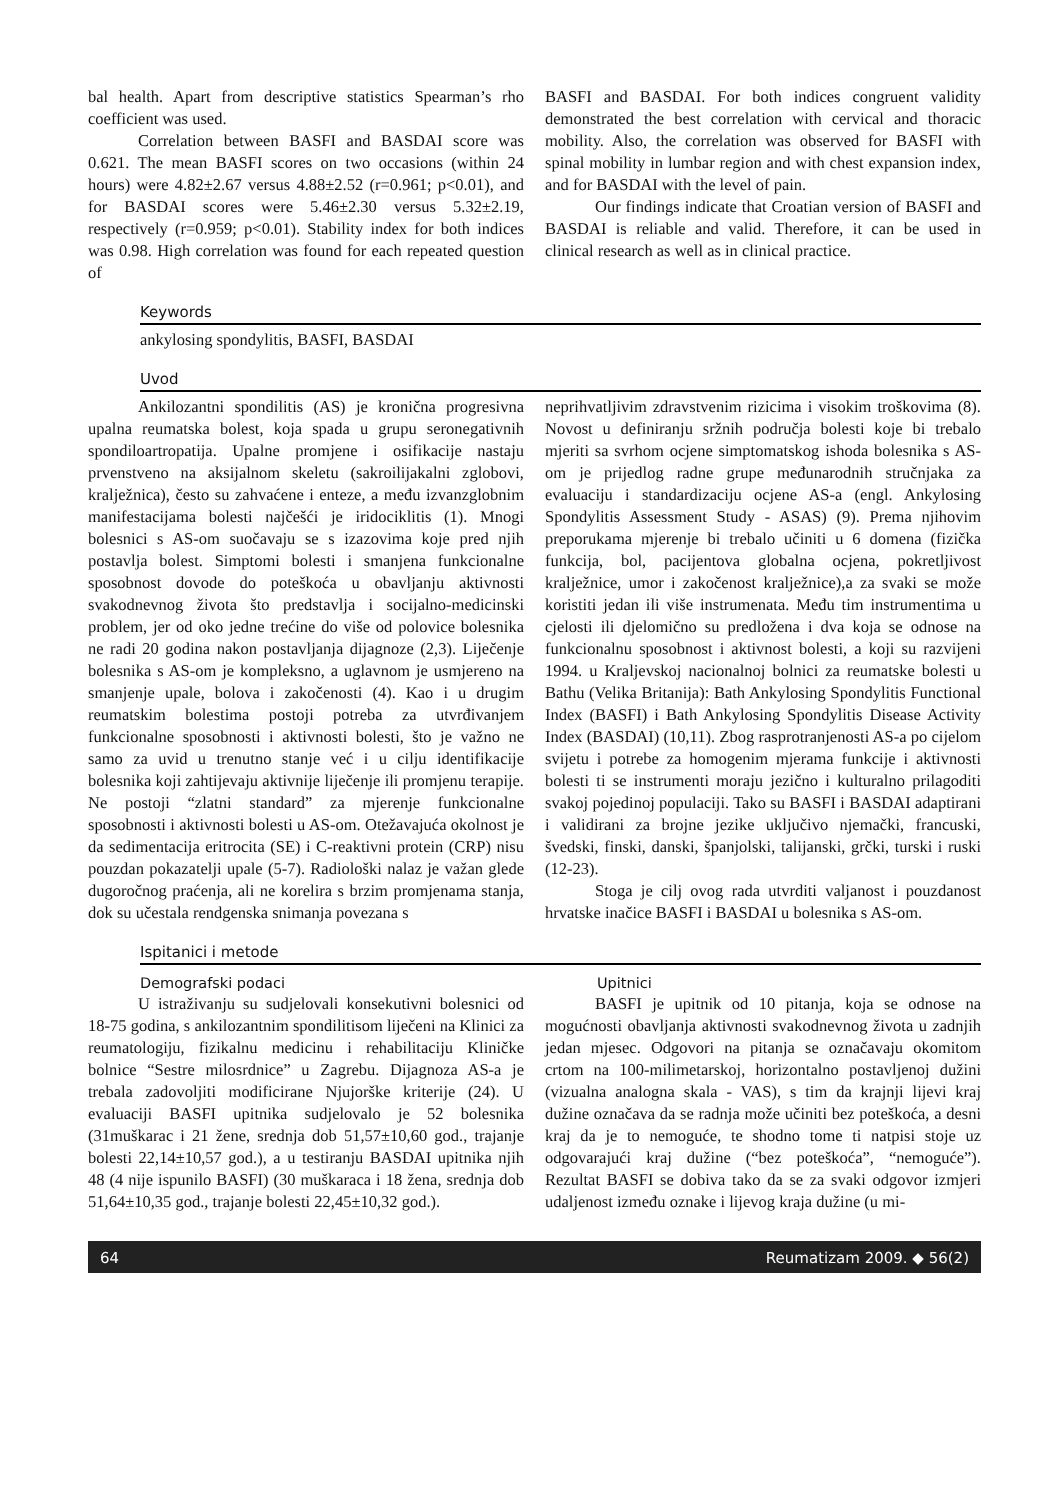bal health. Apart from descriptive statistics Spearman’s rho coefficient was used.
Correlation between BASFI and BASDAI score was 0.621. The mean BASFI scores on two occasions (within 24 hours) were 4.82±2.67 versus 4.88±2.52 (r=0.961; p<0.01), and for BASDAI scores were 5.46±2.30 versus 5.32±2.19, respectively (r=0.959; p<0.01). Stability index for both indices was 0.98. High correlation was found for each repeated question of
BASFI and BASDAI. For both indices congruent validity demonstrated the best correlation with cervical and thoracic mobility. Also, the correlation was observed for BASFI with spinal mobility in lumbar region and with chest expansion index, and for BASDAI with the level of pain.
Our findings indicate that Croatian version of BASFI and BASDAI is reliable and valid. Therefore, it can be used in clinical research as well as in clinical practice.
Keywords
ankylosing spondylitis, BASFI, BASDAI
Uvod
Ankilozantni spondilitis (AS) je kronična progresivna upalna reumatska bolest, koja spada u grupu seronegativnih spondiloartropatija. Upalne promjene i osifikacije nastaju prvenstveno na aksijalnom skeletu (sakroilijakalni zglobovi, kralježnica), često su zahvaćene i enteze, a među izvanzglobnim manifestacijama bolesti najčešći je iridociklitis (1). Mnogi bolesnici s AS-om suočavaju se s izazovima koje pred njih postavlja bolest. Simptomi bolesti i smanjena funkcionalne sposobnost dovode do poteškoća u obavljanju aktivnosti svakodnevnog života što predstavlja i socijalno-medicinski problem, jer od oko jedne trećine do više od polovice bolesnika ne radi 20 godina nakon postavljanja dijagnoze (2,3). Liječenje bolesnika s AS-om je kompleksno, a uglavnom je usmjereno na smanjenje upale, bolova i zakočenosti (4). Kao i u drugim reumatskim bolestima postoji potreba za utvrđivanjem funkcionalne sposobnosti i aktivnosti bolesti, što je važno ne samo za uvid u trenutno stanje već i u cilju identifikacije bolesnika koji zahtijevaju aktivnije liječenje ili promjenu terapije. Ne postoji “zlatni standard” za mjerenje funkcionalne sposobnosti i aktivnosti bolesti u AS-om. Otežavajuća okolnost je da sedimentacija eritrocita (SE) i C-reaktivni protein (CRP) nisu pouzdan pokazatelji upale (5-7). Radiološki nalaz je važan glede dugoročnog praćenja, ali ne korelira s brzim promjenama stanja, dok su učestala rendgenska snimanja povezana s
neprihvatljivim zdravstvenim rizicima i visokim troškovima (8). Novost u definiranju sržnih područja bolesti koje bi trebalo mjeriti sa svrhom ocjene simptomatskog ishoda bolesnika s AS-om je prijedlog radne grupe međunarodnih stručnjaka za evaluaciju i standardizaciju ocjene AS-a (engl. Ankylosing Spondylitis Assessment Study - ASAS) (9). Prema njihovim preporukama mjerenje bi trebalo učiniti u 6 domena (fizička funkcija, bol, pacijentova globalna ocjena, pokretljivost kralježnice, umor i zakočenost kralježnice),a za svaki se može koristiti jedan ili više instrumenata. Među tim instrumentima u cjelosti ili djelomično su predložena i dva koja se odnose na funkcionalnu sposobnost i aktivnost bolesti, a koji su razvijeni 1994. u Kraljevskoj nacionalnoj bolnici za reumatske bolesti u Bathu (Velika Britanija): Bath Ankylosing Spondylitis Functional Index (BASFI) i Bath Ankylosing Spondylitis Disease Activity Index (BASDAI) (10,11). Zbog rasprotranjenosti AS-a po cijelom svijetu i potrebe za homogenim mjerama funkcije i aktivnosti bolesti ti se instrumenti moraju jezično i kulturalno prilagoditi svakoj pojedinoj populaciji. Tako su BASFI i BASDAI adaptirani i validirani za brojne jezike uključivo njemački, francuski, švedski, finski, danski, španjolski, talijanski, grčki, turski i ruski (12-23).
Stoga je cilj ovog rada utvrditi valjanost i pouzdanost hrvatske inačice BASFI i BASDAI u bolesnika s AS-om.
Ispitanici i metode
Demografski podaci
U istraživanju su sudjelovali konsekutivni bolesnici od 18-75 godina, s ankilozantnim spondilitisom liječeni na Klinici za reumatologiju, fizikalnu medicinu i rehabilitaciju Kliničke bolnice “Sestre milosrdnice” u Zagrebu. Dijagnoza AS-a je trebala zadovoljiti modificirane Njujorške kriterije (24). U evaluaciji BASFI upitnika sudjelovalo je 52 bolesnika (31muškarac i 21 žene, srednja dob 51,57±10,60 god., trajanje bolesti 22,14±10,57 god.), a u testiranju BASDAI upitnika njih 48 (4 nije ispunilo BASFI) (30 muškaraca i 18 žena, srednja dob 51,64±10,35 god., trajanje bolesti 22,45±10,32 god.).
Upitnici
BASFI je upitnik od 10 pitanja, koja se odnose na mogućnosti obavljanja aktivnosti svakodnevnog života u zadnjih jedan mjesec. Odgovori na pitanja se označavaju okomitom crtom na 100-milimetarskoj, horizontalno postavljenoj dužini (vizualna analogna skala - VAS), s tim da krajnji lijevi kraj dužine označava da se radnja može učiniti bez poteškoća, a desni kraj da je to nemoguće, te shodno tome ti natpisi stoje uz odgovarajući kraj dužine (“bez poteškoća”, “nemoguće”). Rezultat BASFI se dobiva tako da se za svaki odgovor izmjeri udaljenost između oznake i lijevog kraja dužine (u mi-
64 Reumatizam 2009. ◆ 56(2)